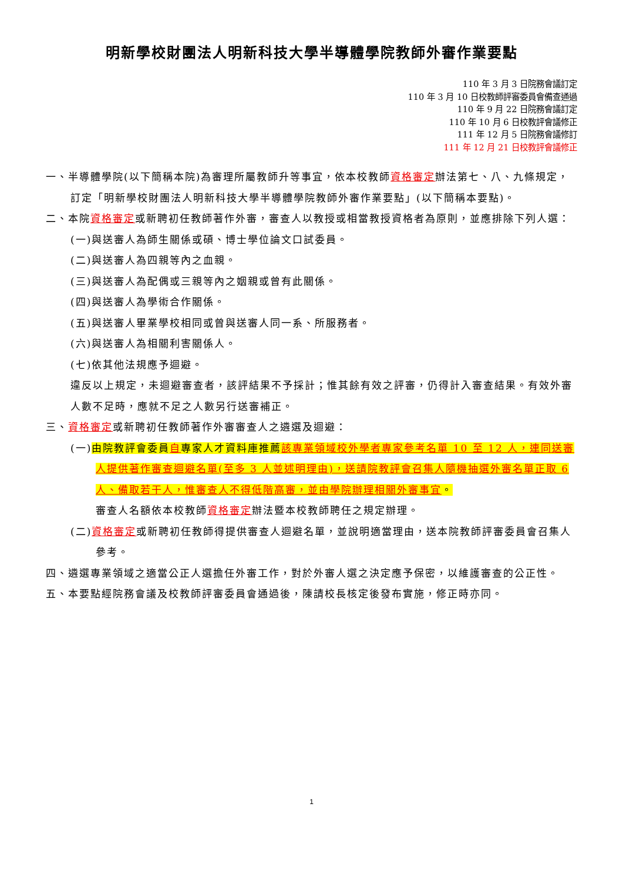明新學校財團法人明新科技大學半導體學院教師外審作業要點
110 年 3 月 3 日院務會議訂定
110 年 3 月 10 日校教師評審委員會備查通過
110 年 9 月 22 日院務會議訂定
110 年 10 月 6 日校教評會議修正
111 年 12 月 5 日院務會議修訂
111 年 12 月 21 日校教評會議修正
一、半導體學院(以下簡稱本院)為審理所屬教師升等事宜，依本校教師資格審定辦法第七、八、九條規定，訂定「明新學校財團法人明新科技大學半導體學院教師外審作業要點」(以下簡稱本要點)。
二、本院資格審定或新聘初任教師著作外審，審查人以教授或相當教授資格者為原則，並應排除下列人選：
(一)與送審人為師生關係或碩、博士學位論文口試委員。
(二)與送審人為四親等內之血親。
(三)與送審人為配偶或三親等內之姻親或曾有此關係。
(四)與送審人為學術合作關係。
(五)與送審人畢業學校相同或曾與送審人同一系、所服務者。
(六)與送審人為相關利害關係人。
(七)依其他法規應予迴避。
違反以上規定，未迴避審查者，該評結果不予採計；惟其餘有效之評審，仍得計入審查結果。有效外審人數不足時，應就不足之人數另行送審補正。
三、資格審定或新聘初任教師著作外審審查人之遴選及迴避：
(一)由院教評會委員自專家人才資料庫推薦該專業領域校外學者專家參考名單 10 至 12 人，連同送審人提供著作審查迴避名單(至多 3 人並述明理由)，送請院教評會召集人隨機抽選外審名單正取 6 人、備取若干人，惟審查人不得低階高審，並由學院辦理相關外審事宜。
審查人名額依本校教師資格審定辦法暨本校教師聘任之規定辦理。
(二)資格審定或新聘初任教師得提供審查人迴避名單，並說明適當理由，送本院教師評審委員會召集人參考。
四、遴選專業領域之適當公正人選擔任外審工作，對於外審人選之決定應予保密，以維護審查的公正性。
五、本要點經院務會議及校教師評審委員會通過後，陳請校長核定後發布實施，修正時亦同。
1